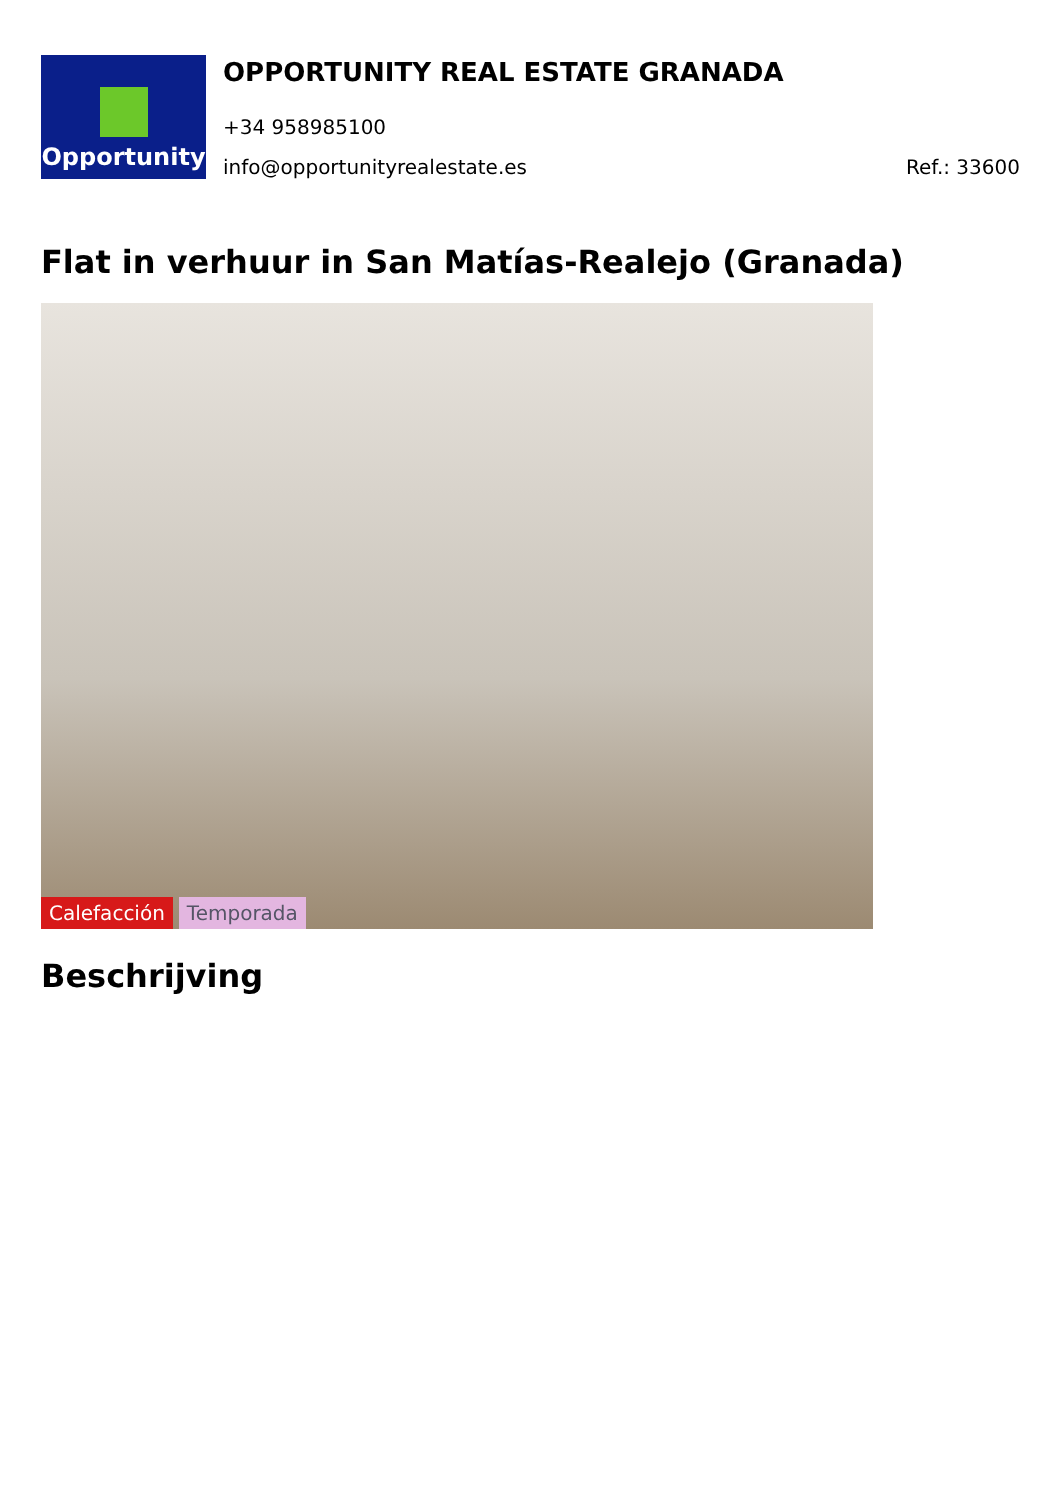Opportunity
OPPORTUNITY REAL ESTATE GRANADA
+34 958985100
info@opportunityrealestate.es Ref.: 33600
Flat in verhuur in San Matías-Realejo (Granada)
Calefacción Temporada
Beschrijving